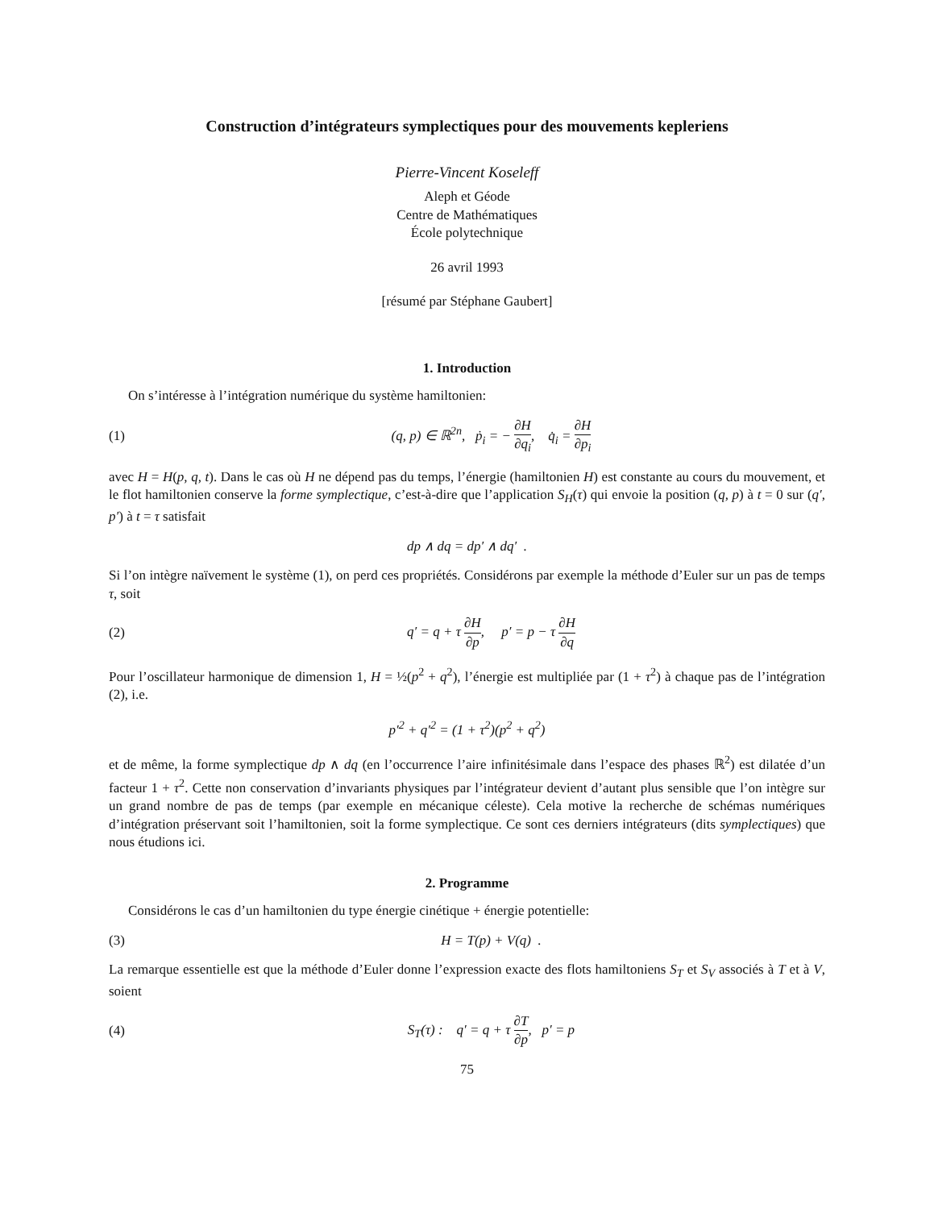Construction d’intégrateurs symplectiques pour des mouvements kepleriens
Pierre-Vincent Koseleff
Aleph et Géode
Centre de Mathématiques
École polytechnique
26 avril 1993
[résumé par Stéphane Gaubert]
1. Introduction
On s’intéresse à l’intégration numérique du système hamiltonien:
(1) (q, p) ∈ ℝ<sup>2n</sup>, ṗ<sub>i</sub> = − ∂H ∂q<sub>i</sub>, q̇<sub>i</sub> = ∂H ∂p<sub>i</sub>
avec H = H(p, q, t). Dans le cas où H ne dépend pas du temps, l’énergie (hamiltonien H) est constante au cours du mouvement, et le flot hamiltonien conserve la forme symplectique, c’est-à-dire que l’application S<sub>H</sub>(τ) qui envoie la position (q, p) à t = 0 sur (q′, p′) à t = τ satisfait
dp ∧ dq = dp′ ∧ dq′ .
Si l’on intègre naïvement le système (1), on perd ces propriétés. Considérons par exemple la méthode d’Euler sur un pas de temps τ, soit
(2) q′ = q + τ ∂H ∂p, p′ = p − τ ∂H ∂q
Pour l’oscillateur harmonique de dimension 1, H = ½(p<sup>2</sup> + q<sup>2</sup>), l’énergie est multipliée par (1 + τ<sup>2</sup>) à chaque pas de l’intégration (2), i.e.
p′<sup>2</sup> + q′<sup>2</sup> = (1 + τ<sup>2</sup>)(p<sup>2</sup> + q<sup>2</sup>)
et de même, la forme symplectique dp ∧ dq (en l’occurrence l’aire infinitésimale dans l’espace des phases ℝ<sup>2</sup>) est dilatée d’un facteur 1 + τ<sup>2</sup>. Cette non conservation d’invariants physiques par l’intégrateur devient d’autant plus sensible que l’on intègre sur un grand nombre de pas de temps (par exemple en mécanique céleste). Cela motive la recherche de schémas numériques d’intégration préservant soit l’hamiltonien, soit la forme symplectique. Ce sont ces derniers intégrateurs (dits symplectiques) que nous étudions ici.
2. Programme
Considérons le cas d’un hamiltonien du type énergie cinétique + énergie potentielle:
(3) H = T(p) + V(q) .
La remarque essentielle est que la méthode d’Euler donne l’expression exacte des flots hamiltoniens S<sub>T</sub> et S<sub>V</sub> associés à T et à V, soient
(4) S<sub>T</sub>(τ) : q′ = q + τ ∂T ∂p, p′ = p
75